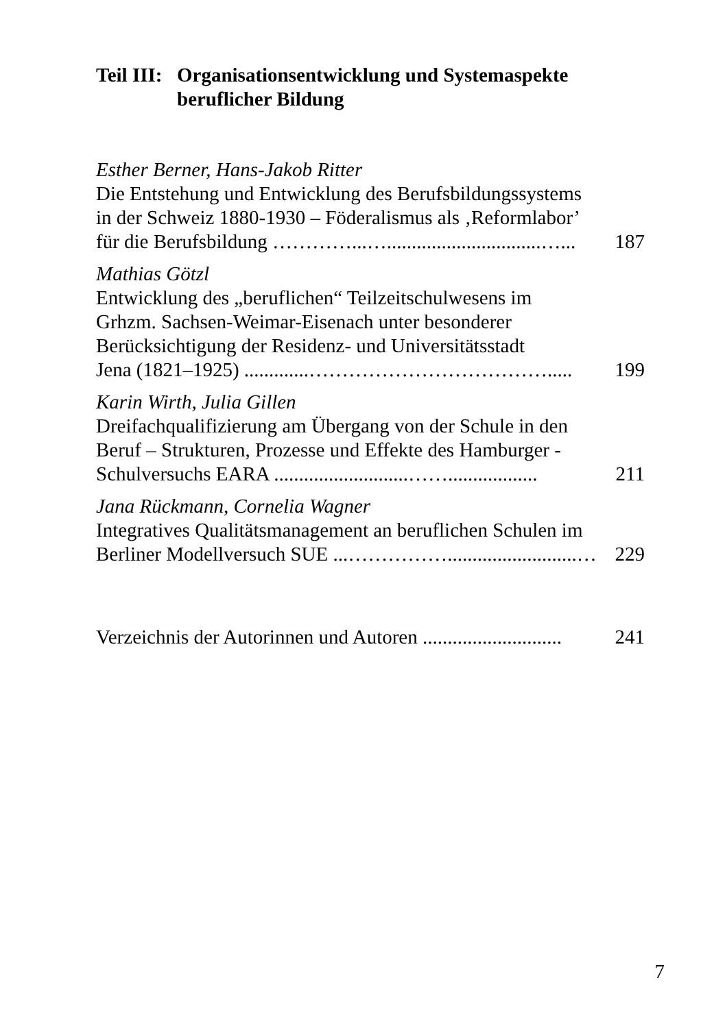Teil III: Organisationsentwicklung und Systemaspekte
beruflicher Bildung
Esther Berner, Hans-Jakob Ritter
Die Entstehung und Entwicklung des Berufsbildungssystems
in der Schweiz 1880-1930 – Föderalismus als ‚Reformlabor’
für die Berufsbildung …………...…...............................…... 187
Mathias Götzl
Entwicklung des „beruflichen“ Teilzeitschulwesens im
Grhzm. Sachsen-Weimar-Eisenach unter besonderer
Berücksichtigung der Residenz- und Universitätsstadt
Jena (1821–1925) .............………………………………..... 199
Karin Wirth, Julia Gillen
Dreifachqualifizierung am Übergang von der Schule in den
Beruf – Strukturen, Prozesse und Effekte des Hamburger -
Schulversuchs EARA ...........................…….................. 211
Jana Rückmann, Cornelia Wagner
Integratives Qualitätsmanagement an beruflichen Schulen im
Berliner Modellversuch SUE ...……………..........................… 229
Verzeichnis der Autorinnen und Autoren ............................ 241
7